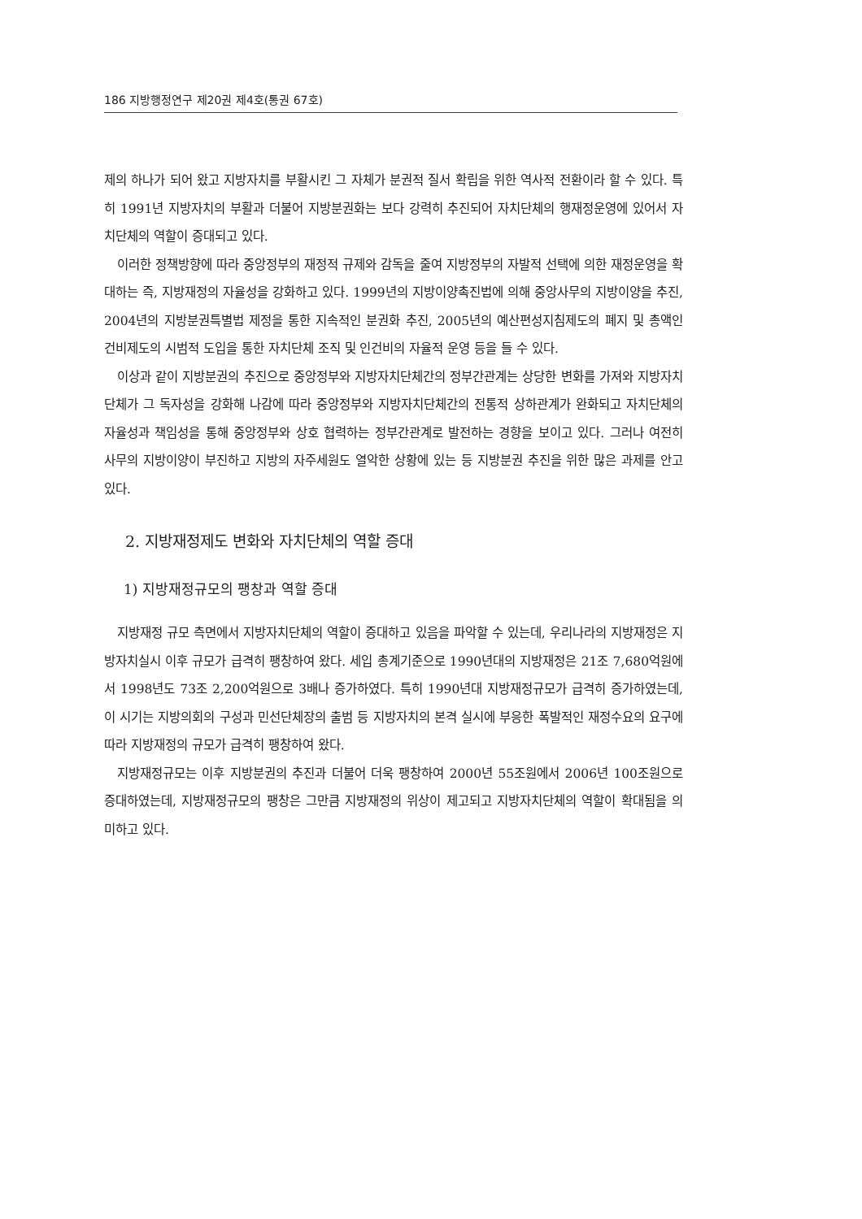186 지방행정연구 제20권 제4호(통권 67호)
제의 하나가 되어 왔고 지방자치를 부활시킨 그 자체가 분권적 질서 확립을 위한 역사적 전환이라 할 수 있다. 특히 1991년 지방자치의 부활과 더불어 지방분권화는 보다 강력히 추진되어 자치단체의 행재정운영에 있어서 자치단체의 역할이 증대되고 있다.
이러한 정책방향에 따라 중앙정부의 재정적 규제와 감독을 줄여 지방정부의 자발적 선택에 의한 재정운영을 확대하는 즉, 지방재정의 자율성을 강화하고 있다. 1999년의 지방이양촉진법에 의해 중앙사무의 지방이양을 추진, 2004년의 지방분권특별법 제정을 통한 지속적인 분권화 추진, 2005년의 예산편성지침제도의 폐지 및 총액인건비제도의 시범적 도입을 통한 자치단체 조직 및 인건비의 자율적 운영 등을 들 수 있다.
이상과 같이 지방분권의 추진으로 중앙정부와 지방자치단체간의 정부간관계는 상당한 변화를 가져와 지방자치단체가 그 독자성을 강화해 나감에 따라 중앙정부와 지방자치단체간의 전통적 상하관계가 완화되고 자치단체의 자율성과 책임성을 통해 중앙정부와 상호 협력하는 정부간관계로 발전하는 경향을 보이고 있다. 그러나 여전히 사무의 지방이양이 부진하고 지방의 자주세원도 열악한 상황에 있는 등 지방분권 추진을 위한 많은 과제를 안고 있다.
2. 지방재정제도 변화와 자치단체의 역할 증대
1) 지방재정규모의 팽창과 역할 증대
지방재정 규모 측면에서 지방자치단체의 역할이 증대하고 있음을 파악할 수 있는데, 우리나라의 지방재정은 지방자치실시 이후 규모가 급격히 팽창하여 왔다. 세입 총계기준으로 1990년대의 지방재정은 21조 7,680억원에서 1998년도 73조 2,200억원으로 3배나 증가하였다. 특히 1990년대 지방재정규모가 급격히 증가하였는데, 이 시기는 지방의회의 구성과 민선단체장의 출범 등 지방자치의 본격 실시에 부응한 폭발적인 재정수요의 요구에 따라 지방재정의 규모가 급격히 팽창하여 왔다.
지방재정규모는 이후 지방분권의 추진과 더불어 더욱 팽창하여 2000년 55조원에서 2006년 100조원으로 증대하였는데, 지방재정규모의 팽창은 그만큼 지방재정의 위상이 제고되고 지방자치단체의 역할이 확대됨을 의미하고 있다.